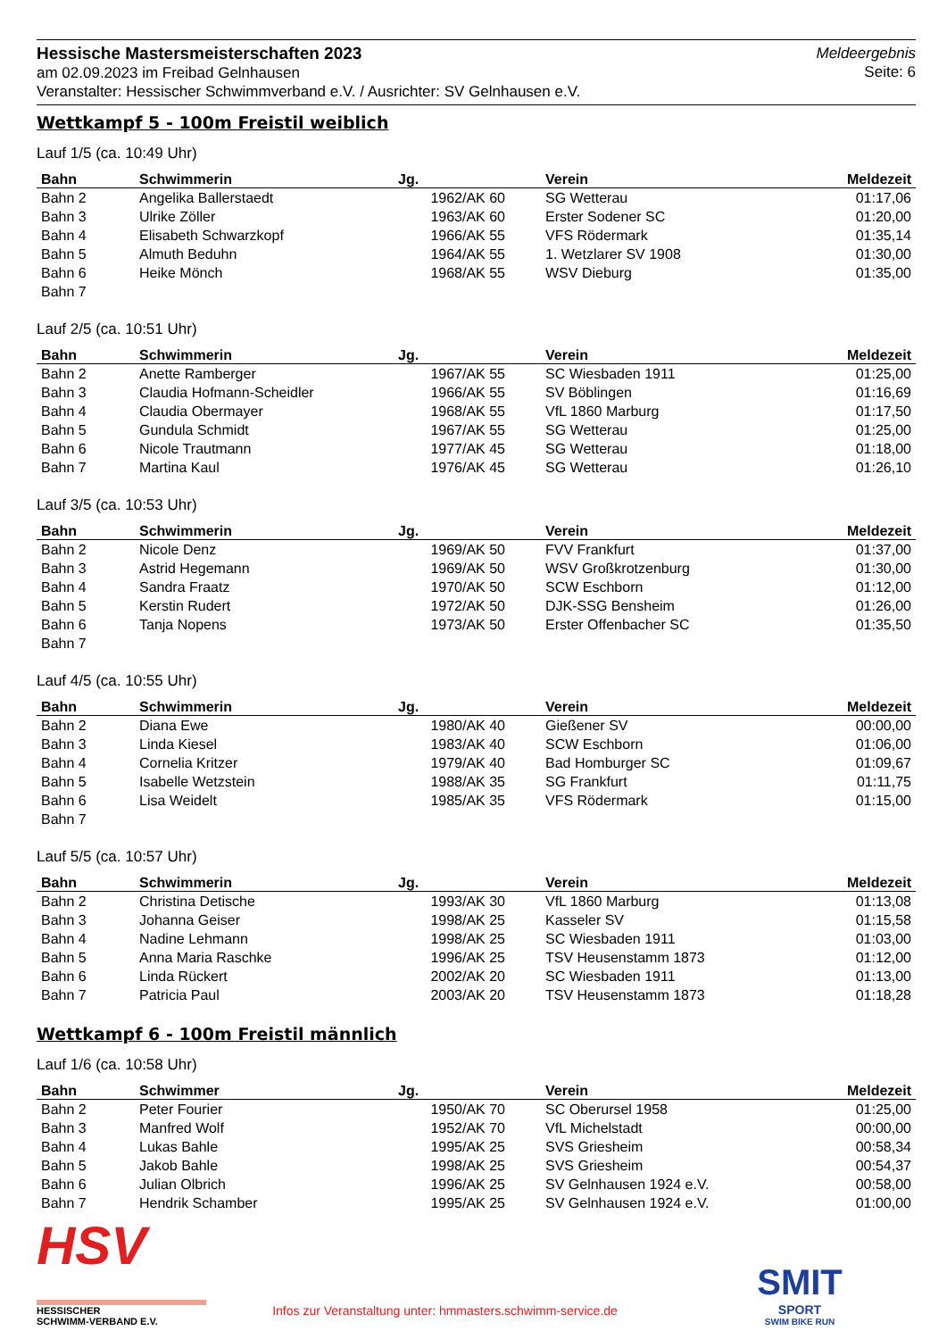Hessische Mastersmeisterschaften 2023
am 02.09.2023 im Freibad Gelnhausen
Veranstalter: Hessischer Schwimmverband e.V. / Ausrichter: SV Gelnhausen e.V.
Meldeergebnis
Seite: 6
Wettkampf 5 - 100m Freistil weiblich
Lauf 1/5 (ca. 10:49 Uhr)
| Bahn | Schwimmerin | Jg. | Verein | Meldezeit |
| --- | --- | --- | --- | --- |
| Bahn 2 | Angelika Ballerstaedt | 1962/AK 60 | SG Wetterau | 01:17,06 |
| Bahn 3 | Ulrike Zöller | 1963/AK 60 | Erster Sodener SC | 01:20,00 |
| Bahn 4 | Elisabeth Schwarzkopf | 1966/AK 55 | VFS Rödermark | 01:35,14 |
| Bahn 5 | Almuth Beduhn | 1964/AK 55 | 1. Wetzlarer SV 1908 | 01:30,00 |
| Bahn 6 | Heike Mönch | 1968/AK 55 | WSV Dieburg | 01:35,00 |
| Bahn 7 | | | | |
Lauf 2/5 (ca. 10:51 Uhr)
| Bahn | Schwimmerin | Jg. | Verein | Meldezeit |
| --- | --- | --- | --- | --- |
| Bahn 2 | Anette Ramberger | 1967/AK 55 | SC Wiesbaden 1911 | 01:25,00 |
| Bahn 3 | Claudia Hofmann-Scheidler | 1966/AK 55 | SV Böblingen | 01:16,69 |
| Bahn 4 | Claudia Obermayer | 1968/AK 55 | VfL 1860 Marburg | 01:17,50 |
| Bahn 5 | Gundula Schmidt | 1967/AK 55 | SG Wetterau | 01:25,00 |
| Bahn 6 | Nicole Trautmann | 1977/AK 45 | SG Wetterau | 01:18,00 |
| Bahn 7 | Martina Kaul | 1976/AK 45 | SG Wetterau | 01:26,10 |
Lauf 3/5 (ca. 10:53 Uhr)
| Bahn | Schwimmerin | Jg. | Verein | Meldezeit |
| --- | --- | --- | --- | --- |
| Bahn 2 | Nicole Denz | 1969/AK 50 | FVV Frankfurt | 01:37,00 |
| Bahn 3 | Astrid Hegemann | 1969/AK 50 | WSV Großkrotzenburg | 01:30,00 |
| Bahn 4 | Sandra Fraatz | 1970/AK 50 | SCW Eschborn | 01:12,00 |
| Bahn 5 | Kerstin Rudert | 1972/AK 50 | DJK-SSG Bensheim | 01:26,00 |
| Bahn 6 | Tanja Nopens | 1973/AK 50 | Erster Offenbacher SC | 01:35,50 |
| Bahn 7 | | | | |
Lauf 4/5 (ca. 10:55 Uhr)
| Bahn | Schwimmerin | Jg. | Verein | Meldezeit |
| --- | --- | --- | --- | --- |
| Bahn 2 | Diana Ewe | 1980/AK 40 | Gießener SV | 00:00,00 |
| Bahn 3 | Linda Kiesel | 1983/AK 40 | SCW Eschborn | 01:06,00 |
| Bahn 4 | Cornelia Kritzer | 1979/AK 40 | Bad Homburger SC | 01:09,67 |
| Bahn 5 | Isabelle Wetzstein | 1988/AK 35 | SG Frankfurt | 01:11,75 |
| Bahn 6 | Lisa Weidelt | 1985/AK 35 | VFS Rödermark | 01:15,00 |
| Bahn 7 | | | | |
Lauf 5/5 (ca. 10:57 Uhr)
| Bahn | Schwimmerin | Jg. | Verein | Meldezeit |
| --- | --- | --- | --- | --- |
| Bahn 2 | Christina Detische | 1993/AK 30 | VfL 1860 Marburg | 01:13,08 |
| Bahn 3 | Johanna Geiser | 1998/AK 25 | Kasseler SV | 01:15,58 |
| Bahn 4 | Nadine Lehmann | 1998/AK 25 | SC Wiesbaden 1911 | 01:03,00 |
| Bahn 5 | Anna Maria Raschke | 1996/AK 25 | TSV Heusenstamm 1873 | 01:12,00 |
| Bahn 6 | Linda Rückert | 2002/AK 20 | SC Wiesbaden 1911 | 01:13,00 |
| Bahn 7 | Patricia Paul | 2003/AK 20 | TSV Heusenstamm 1873 | 01:18,28 |
Wettkampf 6 - 100m Freistil männlich
Lauf 1/6 (ca. 10:58 Uhr)
| Bahn | Schwimmer | Jg. | Verein | Meldezeit |
| --- | --- | --- | --- | --- |
| Bahn 2 | Peter Fourier | 1950/AK 70 | SC Oberursel 1958 | 01:25,00 |
| Bahn 3 | Manfred Wolf | 1952/AK 70 | VfL Michelstadt | 00:00,00 |
| Bahn 4 | Lukas Bahle | 1995/AK 25 | SVS Griesheim | 00:58,34 |
| Bahn 5 | Jakob Bahle | 1998/AK 25 | SVS Griesheim | 00:54,37 |
| Bahn 6 | Julian Olbrich | 1996/AK 25 | SV Gelnhausen 1924 e.V. | 00:58,00 |
| Bahn 7 | Hendrik Schamber | 1995/AK 25 | SV Gelnhausen 1924 e.V. | 01:00,00 |
HSV
HESSISCHER
SCHWIMM-VERBAND E.V.
Infos zur Veranstaltung unter: hmmasters.schwimm-service.de
SMIT
SPORT
SWIM BIKE RUN